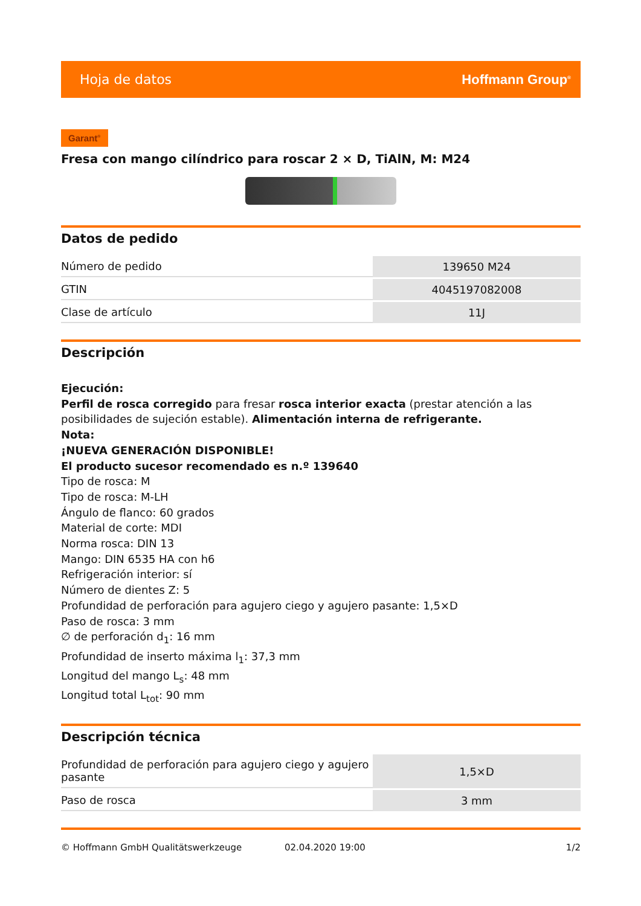Hoja de datos Hoffmann Group<sup>®</sup>
Garant<sup>®</sup>
Fresa con mango cilíndrico para roscar 2 × D, TiAlN, M: M24
Datos de pedido
| Número de pedido | 139650 M24 |
| GTIN | 4045197082008 |
| Clase de artículo | 11J |
Descripción
Ejecución:
Perfil de rosca corregido para fresar rosca interior exacta (prestar atención a las posibilidades de sujeción estable). Alimentación interna de refrigerante.
Nota:
¡NUEVA GENERACIÓN DISPONIBLE!
El producto sucesor recomendado es n.º 139640
Tipo de rosca: M
Tipo de rosca: M-LH
Ángulo de flanco: 60 grados
Material de corte: MDI
Norma rosca: DIN 13
Mango: DIN 6535 HA con h6
Refrigeración interior: sí
Número de dientes Z: 5
Profundidad de perforación para agujero ciego y agujero pasante: 1,5×D
Paso de rosca: 3 mm
∅ de perforación d<sub>1</sub>: 16 mm
Profundidad de inserto máxima l<sub>1</sub>: 37,3 mm
Longitud del mango L<sub>s</sub>: 48 mm
Longitud total L<sub>tot</sub>: 90 mm
Descripción técnica
| Profundidad de perforación para agujero ciego y agujero pasante | 1,5×D |
| Paso de rosca | 3 mm |
© Hoffmann GmbH Qualitätswerkzeuge 02.04.2020 19:00 1/2